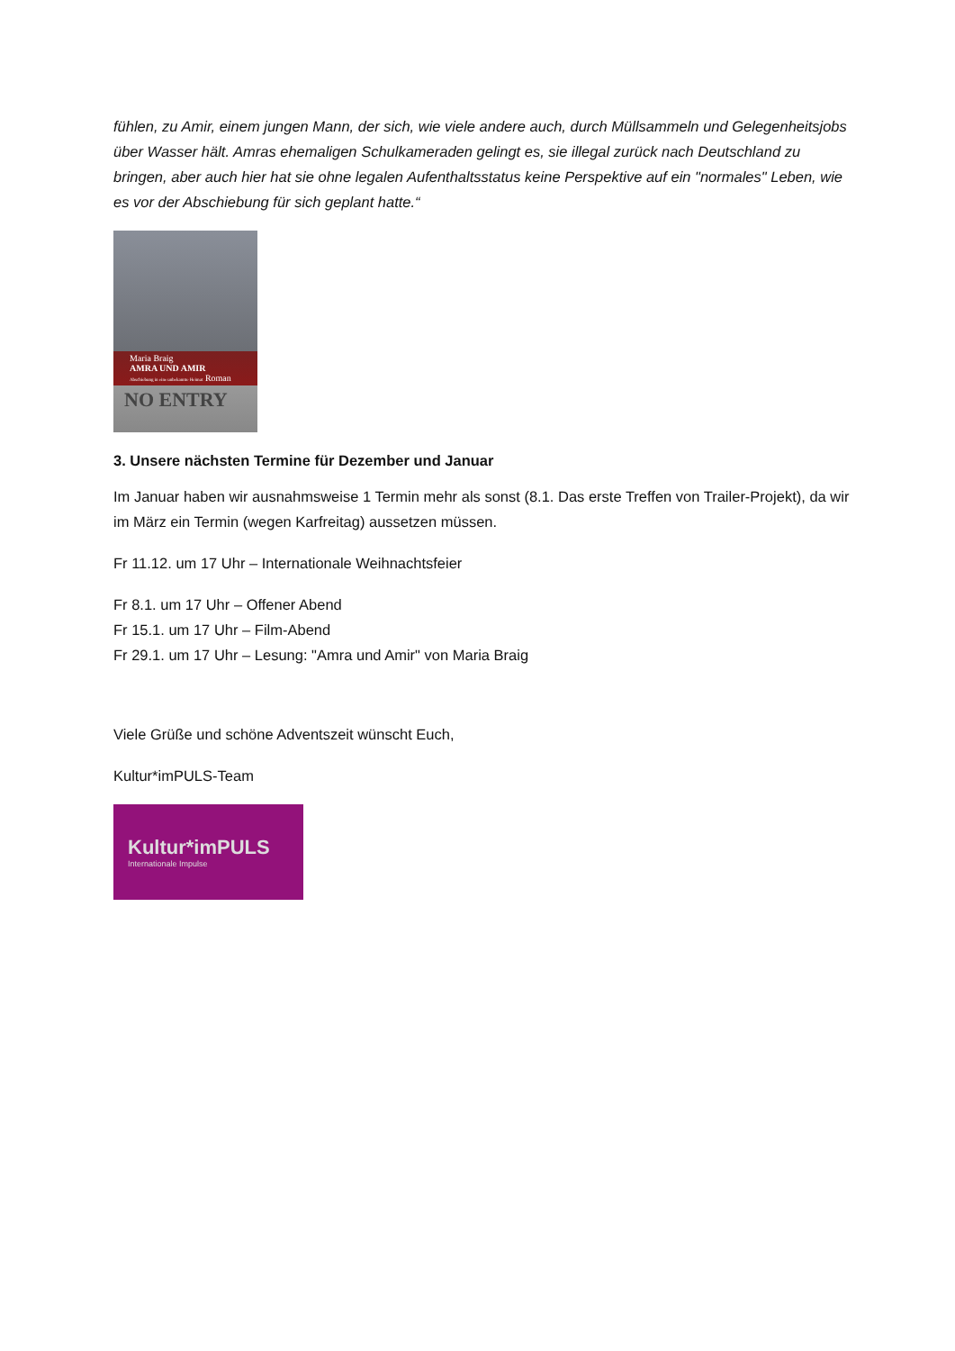fühlen, zu Amir, einem jungen Mann, der sich, wie viele andere auch, durch Müllsammeln und Gelegenheitsjobs über Wasser hält. Amras ehemaligen Schulkameraden gelingt es, sie illegal zurück nach Deutschland zu bringen, aber auch hier hat sie ohne legalen Aufenthaltsstatus keine Perspektive auf ein "normales" Leben, wie es vor der Abschiebung für sich geplant hatte.“
Maria Braig
AMRA UND AMIR
Abschiebung in eine unbekannte Heimat Roman
NO ENTRY
3. Unsere nächsten Termine für Dezember und Januar
Im Januar haben wir ausnahmsweise 1 Termin mehr als sonst (8.1. Das erste Treffen von Trailer-Projekt), da wir im März ein Termin (wegen Karfreitag) aussetzen müssen.
Fr 11.12. um 17 Uhr – Internationale Weihnachtsfeier
Fr 8.1. um 17 Uhr – Offener Abend
Fr 15.1. um 17 Uhr – Film-Abend
Fr 29.1. um 17 Uhr – Lesung: "Amra und Amir" von Maria Braig
Viele Grüße und schöne Adventszeit wünscht Euch,
Kultur*imPULS-Team
Kultur*imPULS
Internationale Impulse